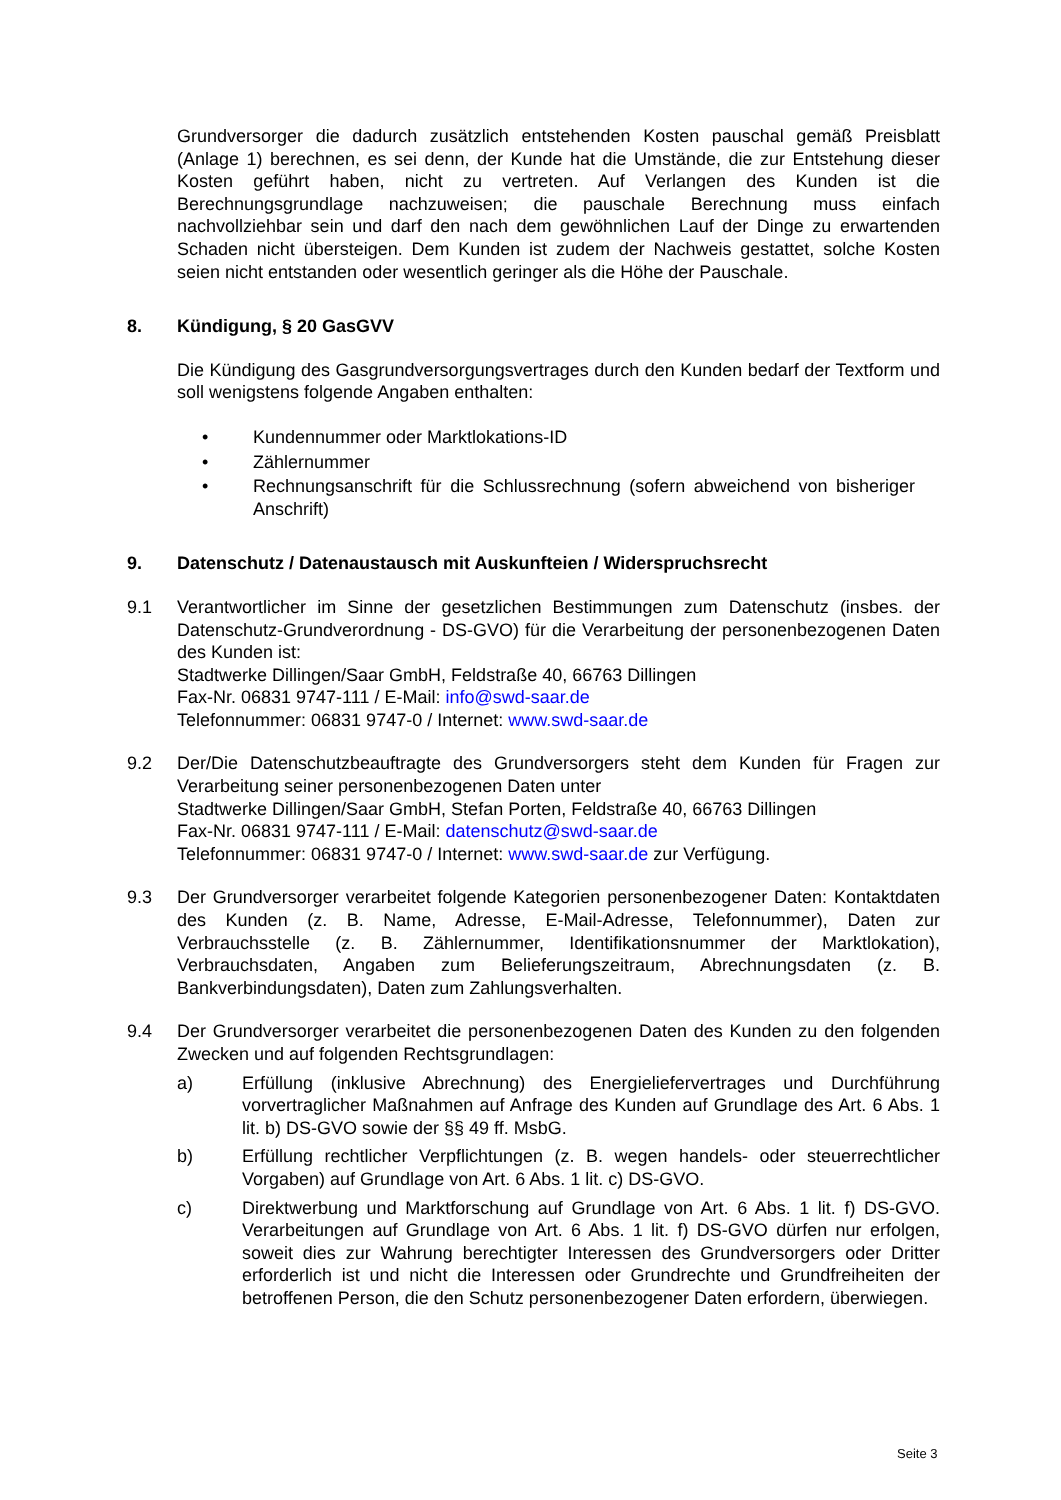Grundversorger die dadurch zusätzlich entstehenden Kosten pauschal gemäß Preisblatt (Anlage 1) berechnen, es sei denn, der Kunde hat die Umstände, die zur Entstehung dieser Kosten geführt haben, nicht zu vertreten. Auf Verlangen des Kunden ist die Berechnungsgrundlage nachzuweisen; die pauschale Berechnung muss einfach nachvollziehbar sein und darf den nach dem gewöhnlichen Lauf der Dinge zu erwartenden Schaden nicht übersteigen. Dem Kunden ist zudem der Nachweis gestattet, solche Kosten seien nicht entstanden oder wesentlich geringer als die Höhe der Pauschale.
8. Kündigung, § 20 GasGVV
Die Kündigung des Gasgrundversorgungsvertrages durch den Kunden bedarf der Textform und soll wenigstens folgende Angaben enthalten:
• Kundennummer oder Marktlokations-ID
• Zählernummer
• Rechnungsanschrift für die Schlussrechnung (sofern abweichend von bisheriger Anschrift)
9. Datenschutz / Datenaustausch mit Auskunfteien / Widerspruchsrecht
9.1 Verantwortlicher im Sinne der gesetzlichen Bestimmungen zum Datenschutz (insbes. der Datenschutz-Grundverordnung - DS-GVO) für die Verarbeitung der personenbezogenen Daten des Kunden ist:
Stadtwerke Dillingen/Saar GmbH, Feldstraße 40, 66763 Dillingen
Fax-Nr. 06831 9747-111 / E-Mail: info@swd-saar.de
Telefonnummer: 06831 9747-0 / Internet: www.swd-saar.de
9.2 Der/Die Datenschutzbeauftragte des Grundversorgers steht dem Kunden für Fragen zur Verarbeitung seiner personenbezogenen Daten unter
Stadtwerke Dillingen/Saar GmbH, Stefan Porten, Feldstraße 40, 66763 Dillingen
Fax-Nr. 06831 9747-111 / E-Mail: datenschutz@swd-saar.de
Telefonnummer: 06831 9747-0 / Internet: www.swd-saar.de zur Verfügung.
9.3 Der Grundversorger verarbeitet folgende Kategorien personenbezogener Daten: Kontaktdaten des Kunden (z. B. Name, Adresse, E-Mail-Adresse, Telefonnummer), Daten zur Verbrauchsstelle (z. B. Zählernummer, Identifikationsnummer der Marktlokation), Verbrauchsdaten, Angaben zum Belieferungszeitraum, Abrechnungsdaten (z. B. Bankverbindungsdaten), Daten zum Zahlungsverhalten.
9.4 Der Grundversorger verarbeitet die personenbezogenen Daten des Kunden zu den folgenden Zwecken und auf folgenden Rechtsgrundlagen:
a) Erfüllung (inklusive Abrechnung) des Energieliefervertrages und Durchführung vorvertraglicher Maßnahmen auf Anfrage des Kunden auf Grundlage des Art. 6 Abs. 1 lit. b) DS-GVO sowie der §§ 49 ff. MsbG.
b) Erfüllung rechtlicher Verpflichtungen (z. B. wegen handels- oder steuerrechtlicher Vorgaben) auf Grundlage von Art. 6 Abs. 1 lit. c) DS-GVO.
c) Direktwerbung und Marktforschung auf Grundlage von Art. 6 Abs. 1 lit. f) DS-GVO. Verarbeitungen auf Grundlage von Art. 6 Abs. 1 lit. f) DS-GVO dürfen nur erfolgen, soweit dies zur Wahrung berechtigter Interessen des Grundversorgers oder Dritter erforderlich ist und nicht die Interessen oder Grundrechte und Grundfreiheiten der betroffenen Person, die den Schutz personenbezogener Daten erfordern, überwiegen.
Seite 3